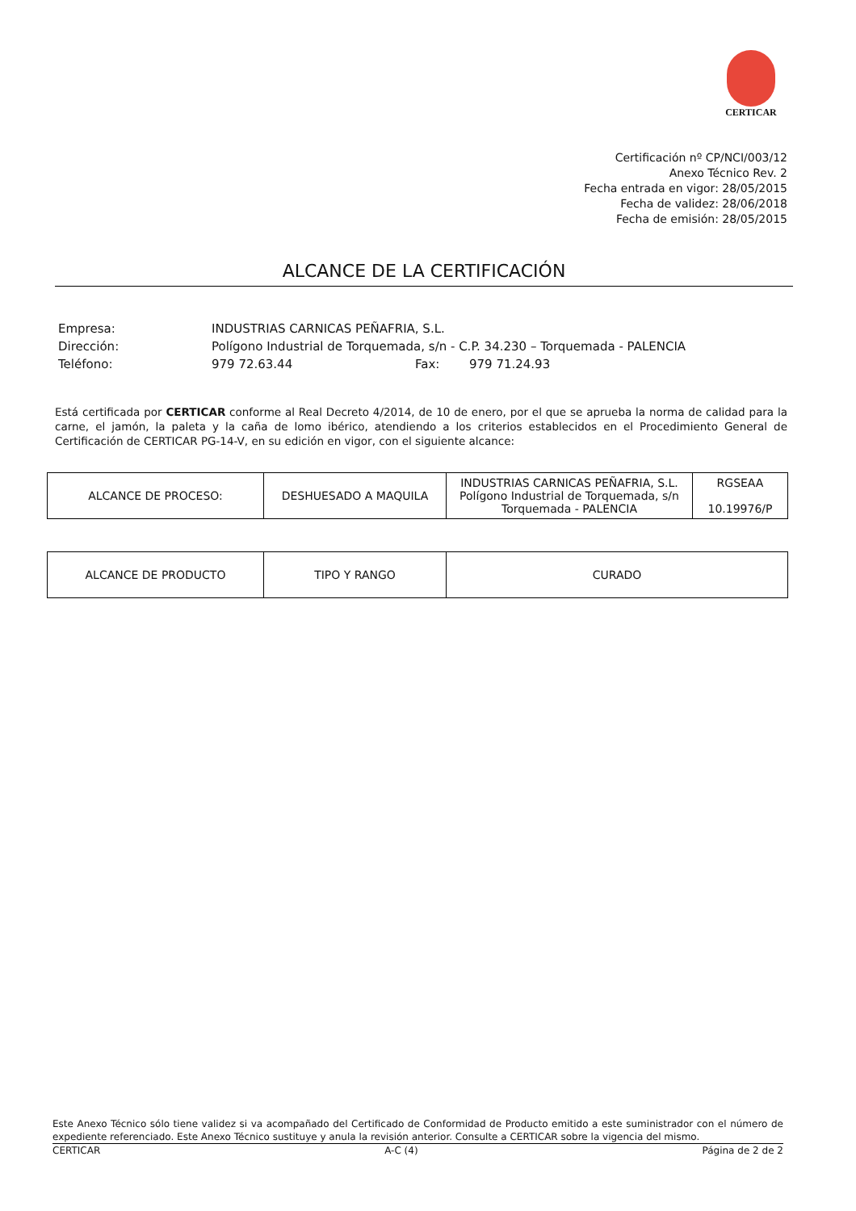CERTICAR
Certificación nº CP/NCI/003/12
Anexo Técnico Rev. 2
Fecha entrada en vigor: 28/05/2015
Fecha de validez: 28/06/2018
Fecha de emisión: 28/05/2015
ALCANCE DE LA CERTIFICACIÓN
| Empresa: | INDUSTRIAS CARNICAS PEÑAFRIA, S.L. | | |
| Dirección: | Polígono Industrial de Torquemada, s/n - C.P. 34.230 – Torquemada - PALENCIA | | |
| Teléfono: | 979 72.63.44 | Fax: | 979 71.24.93 |
Está certificada por CERTICAR conforme al Real Decreto 4/2014, de 10 de enero, por el que se aprueba la norma de calidad para la carne, el jamón, la paleta y la caña de lomo ibérico, atendiendo a los criterios establecidos en el Procedimiento General de Certificación de CERTICAR PG-14-V, en su edición en vigor, con el siguiente alcance:
| ALCANCE DE PROCESO: | DESHUESADO A MAQUILA | INDUSTRIAS CARNICAS PEÑAFRIA, S.L. Polígono Industrial de Torquemada, s/n Torquemada - PALENCIA | RGSEAA 10.19976/P |
| ALCANCE DE PRODUCTO | TIPO Y RANGO | CURADO |
Este Anexo Técnico sólo tiene validez si va acompañado del Certificado de Conformidad de Producto emitido a este suministrador con el número de expediente referenciado. Este Anexo Técnico sustituye y anula la revisión anterior. Consulte a CERTICAR sobre la vigencia del mismo.
CERTICAR A-C (4) Página de 2 de 2